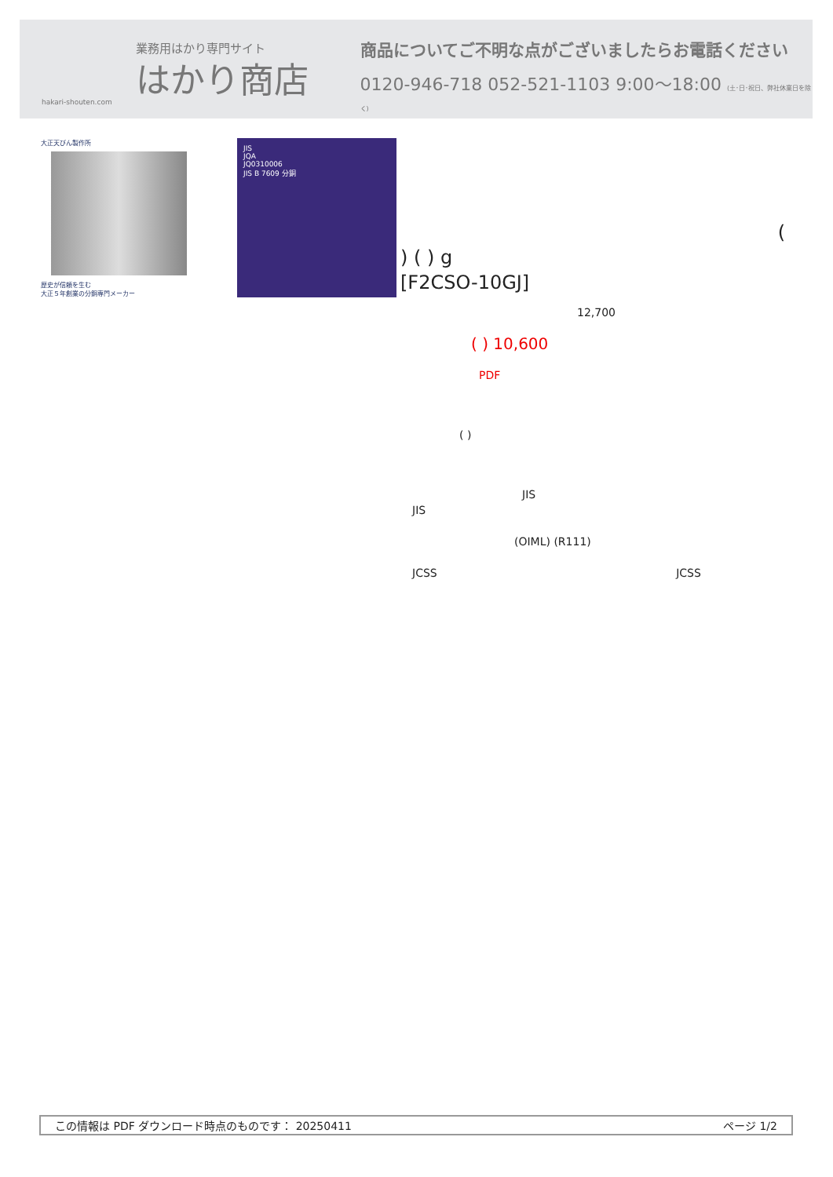業務用はかり専門サイト
はかり商店
hakari-shouten.com
商品についてご不明な点がございましたらお電話ください
0120-946-718 052-521-1103 9:00〜18:00 (土･日･祝日、弊社休業日を除く)
大正天びん製作所
歴史が信頼を生む
大正５年創業の分銅専門メーカー
JIS
JQA
JQ0310006
JIS B 7609 分銅
(
) ( ) g
[F2CSO-10GJ]
12,700
( ) 10,600
PDF
( )
JIS
JIS
(OIML) (R111)
JCSS JCSS
この情報は PDF ダウンロード時点のものです： 20250411 ページ 1/2